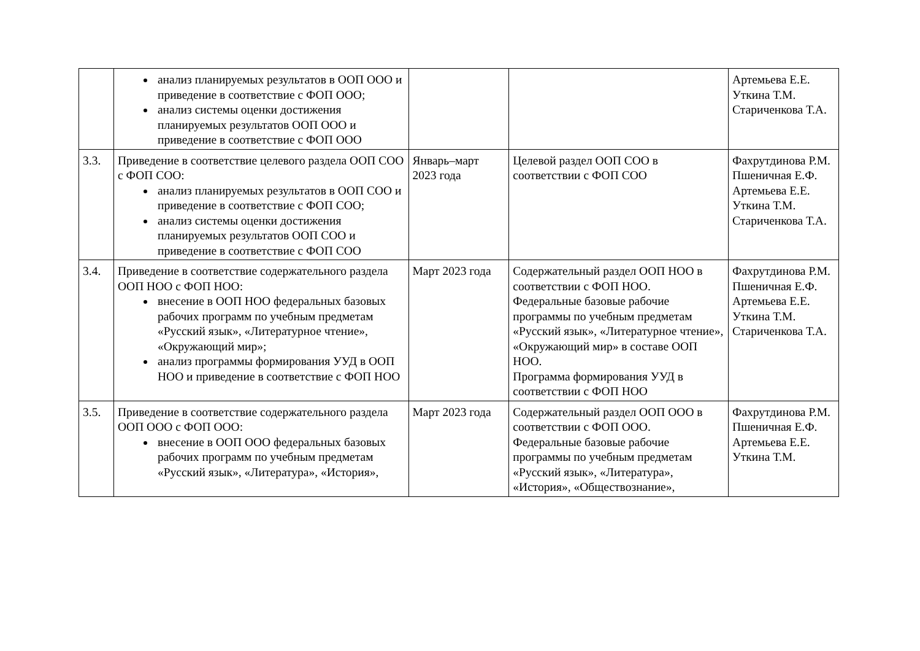| | анализ планируемых результатов в ООП ООО и приведение в соответствие с ФОП ООО; анализ системы оценки достижения планируемых результатов ООП ООО и приведение в соответствие с ФОП ООО | | | Артемьева Е.Е. Уткина Т.М. Стариченкова Т.А. |
| 3.3. | Приведение в соответствие целевого раздела ООП СОО с ФОП СОО: анализ планируемых результатов в ООП СОО и приведение в соответствие с ФОП СОО; анализ системы оценки достижения планируемых результатов ООП СОО и приведение в соответствие с ФОП СОО | Январь–март 2023 года | Целевой раздел ООП СОО в соответствии с ФОП СОО | Фахрутдинова Р.М. Пшеничная Е.Ф. Артемьева Е.Е. Уткина Т.М. Стариченкова Т.А. |
| 3.4. | Приведение в соответствие содержательного раздела ООП НОО с ФОП НОО: внесение в ООП НОО федеральных базовых рабочих программ по учебным предметам «Русский язык», «Литературное чтение», «Окружающий мир»; анализ программы формирования УУД в ООП НОО и приведение в соответствие с ФОП НОО | Март 2023 года | Содержательный раздел ООП НОО в соответствии с ФОП НОО. Федеральные базовые рабочие программы по учебным предметам «Русский язык», «Литературное чтение», «Окружающий мир» в составе ООП НОО. Программа формирования УУД в соответствии с ФОП НОО | Фахрутдинова Р.М. Пшеничная Е.Ф. Артемьева Е.Е. Уткина Т.М. Стариченкова Т.А. |
| 3.5. | Приведение в соответствие содержательного раздела ООП ООО с ФОП ООО: внесение в ООП ООО федеральных базовых рабочих программ по учебным предметам «Русский язык», «Литература», «История», | Март 2023 года | Содержательный раздел ООП ООО в соответствии с ФОП ООО. Федеральные базовые рабочие программы по учебным предметам «Русский язык», «Литература», «История», «Обществознание», | Фахрутдинова Р.М. Пшеничная Е.Ф. Артемьева Е.Е. Уткина Т.М. |